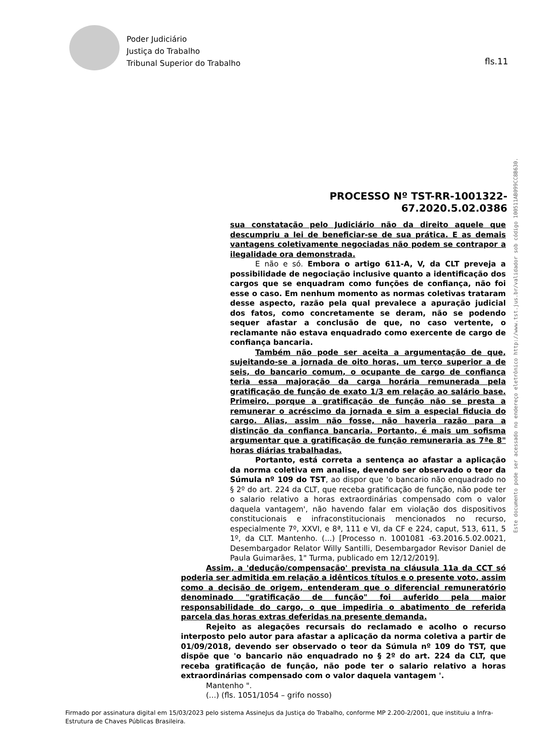Poder Judiciário
Justiça do Trabalho
Tribunal Superior do Trabalho
fls.11
Este documento pode ser acessado no endereço eletrônico http://www.tst.jus.br/validador sob código 100511AB099CC8B630.
PROCESSO Nº TST-RR-1001322-67.2020.5.02.0386
sua constatação pelo Judiciário não da direito aquele que descumpriu a lei de beneficiar-se de sua prática. E as demais vantagens coletivamente negociadas não podem se contrapor a ilegalidade ora demonstrada.
E não e só. Embora o artigo 611-A, V, da CLT preveja a possibilidade de negociação inclusive quanto a identificação dos cargos que se enquadram como funções de confiança, não foi esse o caso. Em nenhum momento as normas coletivas trataram desse aspecto, razão pela qual prevalece a apuração judicial dos fatos, como concretamente se deram, não se podendo sequer afastar a conclusão de que, no caso vertente, o reclamante não estava enquadrado como exercente de cargo de confiança bancaria.
Também não pode ser aceita a argumentação de que, sujeitando-se a jornada de oito horas, um terço superior a de seis, do bancario comum, o ocupante de cargo de confiança teria essa majoração da carga horária remunerada pela gratificação de função de exato 1/3 em relação ao salário base. Primeiro, porque a gratificação de função não se presta a remunerar o acréscimo da jornada e sim a especial fiducia do cargo. Alias, assim não fosse, não haveria razão para a distinção da confiança bancaria. Portanto, é mais um sofisma argumentar que a gratificação de função remuneraria as 7ªe 8" horas diárias trabalhadas.
Portanto, está correta a sentença ao afastar a aplicação da norma coletiva em analise, devendo ser observado o teor da Súmula nº 109 do TST, ao dispor que 'o bancario não enquadrado no § 2º do art. 224 da CLT, que receba gratificação de função, não pode ter o salario relativo a horas extraordinárias compensado com o valor daquela vantagem', não havendo falar em violação dos dispositivos constitucionais e infraconstitucionais mencionados no recurso, especialmente 7º, XXVI, e 8ª, 111 e VI, da CF e 224, caput, 513, 611, 5 1º, da CLT. Mantenho. (...) [Processo n. 1001081 -63.2016.5.02.0021, Desembargador Relator Willy Santilli, Desembargador Revisor Daniel de Paula Guimarães, 1" Turma, publicado em 12/12/2019].
Assim, a 'dedução/compensação' prevista na cláusula 11a da CCT só poderia ser admitida em relação a idênticos títulos e o presente voto, assim como a decisão de origem, entenderam que o diferencial remuneratório denominado "gratificação de função" foi auferido pela maior responsabilidade do cargo, o que impediria o abatimento de referida parcela das horas extras deferidas na presente demanda.
Rejeito as alegações recursais do reclamado e acolho o recurso interposto pelo autor para afastar a aplicação da norma coletiva a partir de 01/09/2018, devendo ser observado o teor da Súmula nº 109 do TST, que dispõe que 'o bancario não enquadrado no § 2º do art. 224 da CLT, que receba gratificação de função, não pode ter o salario relativo a horas extraordinárias compensado com o valor daquela vantagem '.
Mantenho ".
(...) (fls. 1051/1054 – grifo nosso)
Firmado por assinatura digital em 15/03/2023 pelo sistema AssineJus da Justiça do Trabalho, conforme MP 2.200-2/2001, que instituiu a Infra-Estrutura de Chaves Públicas Brasileira.